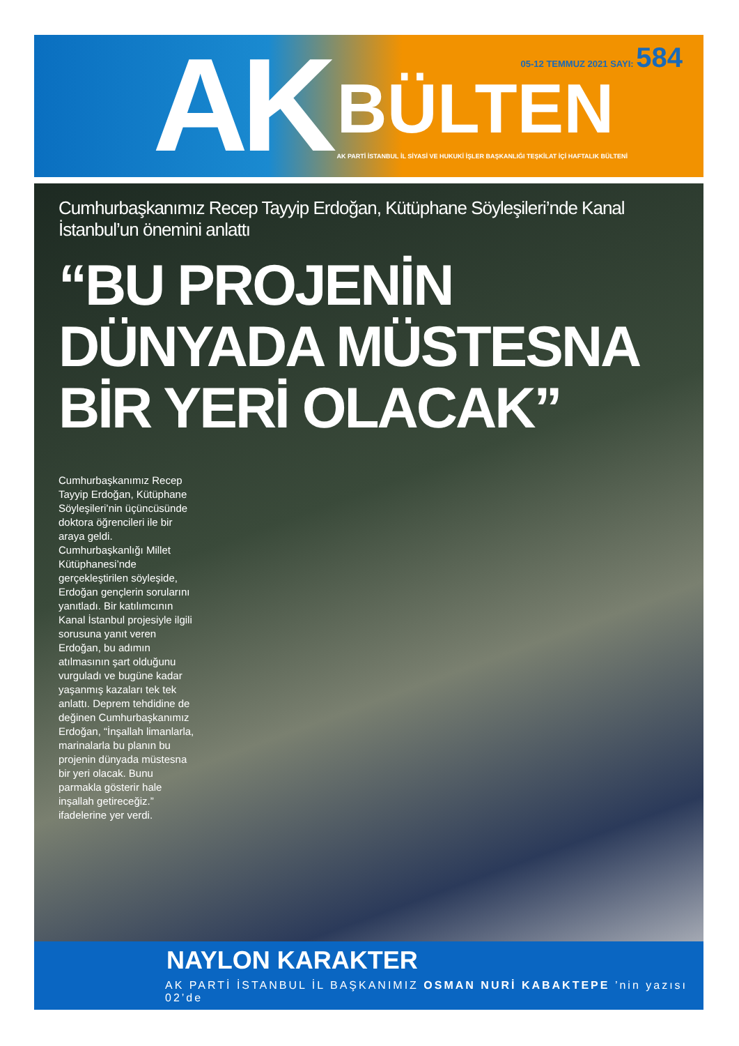AK
05-12 TEMMUZ 2021 SAYI: 584
BÜLTEN
AK PARTİ İSTANBUL İL SİYASİ VE HUKUKİ İŞLER BAŞKANLIĞI TEŞKİLAT İÇİ HAFTALIK BÜLTENİ
Cumhurbaşkanımız Recep Tayyip Erdoğan, Kütüphane Söyleşileri’nde Kanal İstanbul’un önemini anlattı
“BU PROJENİN
DÜNYADA MÜSTESNA
BİR YERİ OLACAK”
Cumhurbaşkanımız Recep Tayyip Erdoğan, Kütüphane Söyleşileri’nin üçüncüsünde doktora öğrencileri ile bir araya geldi. Cumhurbaşkanlığı Millet Kütüphanesi’nde gerçekleştirilen söyleşide, Erdoğan gençlerin sorularını yanıtladı. Bir katılımcının Kanal İstanbul projesiyle ilgili sorusuna yanıt veren Erdoğan, bu adımın atılmasının şart olduğunu vurguladı ve bugüne kadar yaşanmış kazaları tek tek anlattı. Deprem tehdidine de değinen Cumhurbaşkanımız Erdoğan, “İnşallah limanlarla, marinalarla bu planın bu projenin dünyada müstesna bir yeri olacak. Bunu parmakla gösterir hale inşallah getireceğiz.” ifadelerine yer verdi.
NAYLON KARAKTER
AK PARTİ İSTANBUL İL BAŞKANIMIZ OSMAN NURİ KABAKTEPE ’nin yazısı 02’de